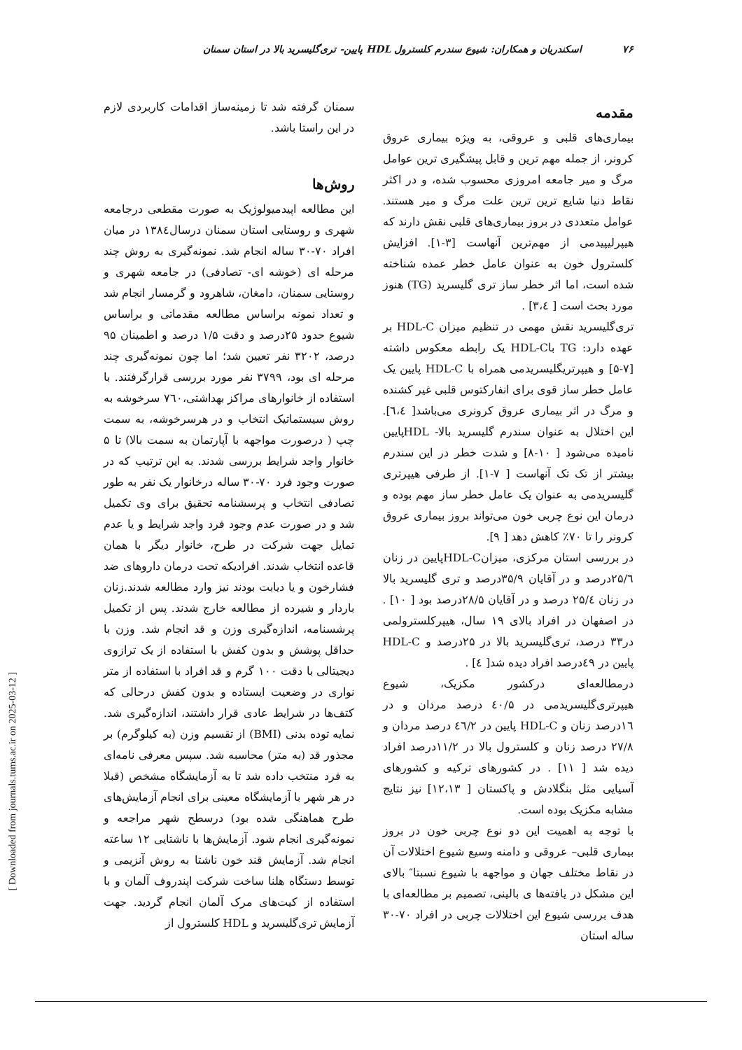۷۶ اسکندریان و همکاران: شیوع سندرم کلسترول HDL پایین- تری‌گلیسرید بالا در استان سمنان
مقدمه
بیماری‌های قلبی و عروقی، به ویژه بیماری عروق کرونر، از جمله مهم ترین و قابل پیشگیری ترین عوامل مرگ و میر جامعه امروزی محسوب شده، و در اکثر نقاط دنیا شایع ترین ترین علت مرگ و میر هستند. عوامل متعددی در بروز بیماری‌های قلبی نقش دارند که هیپرلیپیدمی از مهم‌ترین آنهاست [۳-۱]. افزایش کلسترول خون به عنوان عامل خطر عمده شناخته شده است، اما اثر خطر ساز تری گلیسرید (TG) هنوز مورد بحث است [ ۳،٤] .
تری‌گلیسرید نقش مهمی در تنظیم میزان HDL-C بر عهده دارد: TG باHDL-C یک رابطه معکوس داشته [۷-۵] و هیپرتریگلیسریدمی همراه با HDL-C پایین یک عامل خطر ساز قوی برای انفارکتوس قلبی غیر کشنده و مرگ در اثر بیماری عروق کرونری می‌باشد[ ٦،٤]. این اختلال به عنوان سندرم گلیسرید بالا- HDLپایین نامیده می‌شود [ ۱۰-۸] و شدت خطر در این سندرم بیشتر از تک تک آنهاست [ ۷-۱]. از طرفی هیپرتری گلیسریدمی به عنوان یک عامل خطر ساز مهم بوده و درمان این نوع چربی خون می‌تواند بروز بیماری عروق کرونر را تا ۷۰٪ کاهش دهد [ ۹].
در بررسی استان مرکزی، میزانHDL-Cپایین در زنان ۲۵/٦درصد و در آقایان ۳۵/۹درصد و تری گلیسرید بالا در زنان ۲۵/٤ درصد و در آقایان ۲۸/۵درصد بود [ ۱۰] . در اصفهان در افراد بالای ۱۹ سال، هیپرکلسترولمی در۳۳ درصد، تری‌گلیسرید بالا در ۲۵درصد و HDL-C پایین در ٤۹درصد افراد دیده شد[ ٤] .
درمطالعه‌ای درکشور مکزیک، شیوع هیپرتری‌گلیسریدمی در ٤۰/۵ درصد مردان و در ۱٦درصد زنان و HDL-C پایین در ٤٦/۲ درصد مردان و ۲۷/۸ درصد زنان و کلسترول بالا در ۱۱/۲درصد افراد دیده شد [ ۱۱] . در کشورهای ترکیه و کشورهای آسیایی مثل بنگلادش و پاکستان [ ۱۲،۱۳] نیز نتایج مشابه مکزیک بوده است.
با توجه به اهمیت این دو نوع چربی خون در بروز بیماری قلبی– عروقی و دامنه وسیع شیوع اختلالات آن در نقاط مختلف جهان و مواجهه با شیوع نسبتا″ بالای این مشکل در یافته‌ها ی بالینی، تصمیم بر مطالعه‌ای با هدف بررسی شیوع این اختلالات چربی در افراد ۷۰-۳۰ ساله استان
سمنان گرفته شد تا زمینه‌ساز اقدامات کاربردی لازم در این راستا باشد.
روش‌ها
این مطالعه اپیدمیولوژیک به صورت مقطعی درجامعه شهری و روستایی استان سمنان درسال۱۳۸٤ در میان افراد ۷۰-۳۰ ساله انجام شد. نمونه‌گیری به روش چند مرحله ای (خوشه ای- تصادفی) در جامعه شهری و روستایی سمنان، دامغان، شاهرود و گرمسار انجام شد و تعداد نمونه براساس مطالعه مقدماتی و براساس شیوع حدود ۲۵درصد و دقت ۱/۵ درصد و اطمینان ۹۵ درصد، ۳۲۰۲ نفر تعیین شد؛ اما چون نمونه‌گیری چند مرحله ای بود، ۳۷۹۹ نفر مورد بررسی قرارگرفتند. با استفاده از خانوارهای مراکز بهداشتی،۷٦۰ سرخوشه به روش سیستماتیک انتخاب و در هرسرخوشه، به سمت چپ ( درصورت مواجهه با آپارتمان به سمت بالا) تا ۵ خانوار واجد شرایط بررسی شدند. به این ترتیب که در صورت وجود فرد ۷۰-۳۰ ساله درخانوار یک نفر به طور تصادفی انتخاب و پرسشنامه تحقیق برای وی تکمیل شد و در صورت عدم وجود فرد واجد شرایط و یا عدم تمایل جهت شرکت در طرح، خانوار دیگر با همان قاعده انتخاب شدند. افرادیکه تحت درمان داروهای ضد فشارخون و یا دیابت بودند نیز وارد مطالعه شدند.زنان باردار و شیرده از مطالعه خارج شدند. پس از تکمیل پرشسنامه، اندازه‌گیری وزن و قد انجام شد. وزن با حداقل پوشش و بدون کفش با استفاده از یک ترازوی دیجیتالی با دقت ۱۰۰ گرم و قد افراد با استفاده از متر نواری در وضعیت ایستاده و بدون کفش درحالی که کتف‌ها در شرایط عادی قرار داشتند، اندازه‌گیری شد. نمایه توده بدنی (BMI) از تقسیم وزن (به کیلوگرم) بر مجذور قد (به متر) محاسبه شد. سپس معرفی نامه‌ای به فرد منتخب داده شد تا به آزمایشگاه مشخص (قبلا در هر شهر با آزمایشگاه معینی برای انجام آزمایش‌های طرح هماهنگی شده بود) درسطح شهر مراجعه و نمونه‌گیری انجام شود. آزمایش‌ها با ناشتایی ۱۲ ساعته انجام شد. آزمایش قند خون ناشتا به روش آنزیمی و توسط دستگاه هلنا ساخت شرکت اپندروف آلمان و با استفاده از کیت‌های مرک آلمان انجام گردید. جهت آزمایش تری‌گلیسرید و HDL کلسترول از
[ Downloaded from journals.tums.ac.ir on 2025-03-12 ]